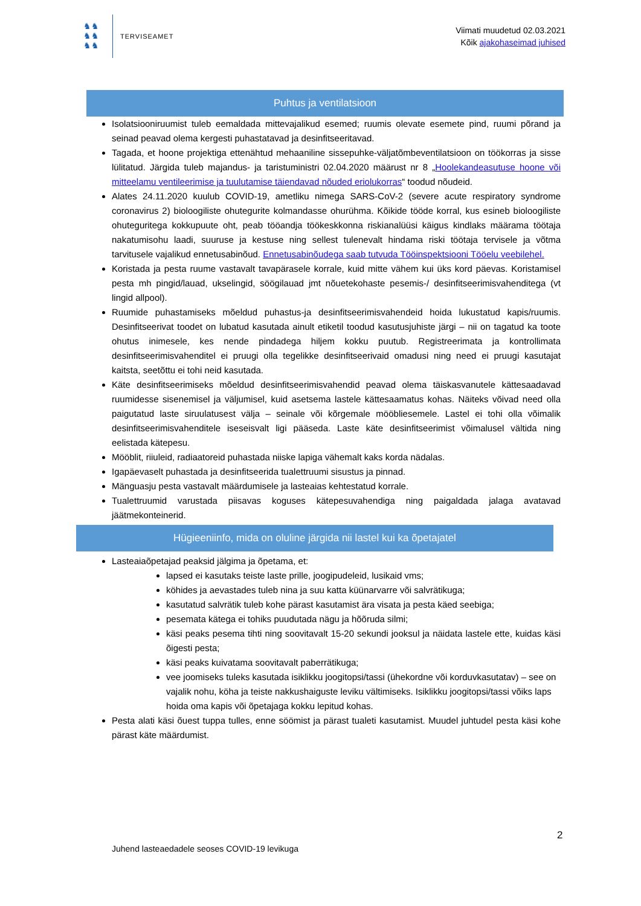♞♞
♞♞
♞♞
TERVISEAMET
Viimati muudetud 02.03.2021
Kõik ajakohaseimad juhised
Puhtus ja ventilatsioon
Isolatsiooniruumist tuleb eemaldada mittevajalikud esemed; ruumis olevate esemete pind, ruumi põrand ja seinad peavad olema kergesti puhastatavad ja desinfitseeritavad.
Tagada, et hoone projektiga ettenähtud mehaaniline sissepuhke-väljatõmbeventilatsioon on töökorras ja sisse lülitatud. Järgida tuleb majandus- ja taristuministri 02.04.2020 määrust nr 8 „Hoolekandeasutuse hoone või mitteelamu ventileerimise ja tuulutamise täiendavad nõuded eriolukorras“ toodud nõudeid.
Alates 24.11.2020 kuulub COVID-19, ametliku nimega SARS-CoV-2 (severe acute respiratory syndrome coronavirus 2) bioloogiliste ohutegurite kolmandasse ohurühma. Kõikide tööde korral, kus esineb bioloogiliste ohuteguritega kokkupuute oht, peab tööandja töökeskkonna riskianalüüsi käigus kindlaks määrama töötaja nakatumisohu laadi, suuruse ja kestuse ning sellest tulenevalt hindama riski töötaja tervisele ja võtma tarvitusele vajalikud ennetusabinõud. Ennetusabinõudega saab tutvuda Tööinspektsiooni Tööelu veebilehel.
Koristada ja pesta ruume vastavalt tavapärasele korrale, kuid mitte vähem kui üks kord päevas. Koristamisel pesta mh pingid/lauad, ukselingid, söögilauad jmt nõuetekohaste pesemis-/ desinfitseerimisvahenditega (vt lingid allpool).
Ruumide puhastamiseks mõeldud puhastus-ja desinfitseerimisvahendeid hoida lukustatud kapis/ruumis. Desinfitseerivat toodet on lubatud kasutada ainult etiketil toodud kasutusjuhiste järgi – nii on tagatud ka toote ohutus inimesele, kes nende pindadega hiljem kokku puutub. Registreerimata ja kontrollimata desinfitseerimisvahenditel ei pruugi olla tegelikke desinfitseerivaid omadusi ning need ei pruugi kasutajat kaitsta, seetõttu ei tohi neid kasutada.
Käte desinfitseerimiseks mõeldud desinfitseerimisvahendid peavad olema täiskasvanutele kättesaadavad ruumidesse sisenemisel ja väljumisel, kuid asetsema lastele kättesaamatus kohas. Näiteks võivad need olla paigutatud laste siruulatusest välja – seinale või kõrgemale mööbliesemele. Lastel ei tohi olla võimalik desinfitseerimisvahenditele iseseisvalt ligi pääseda. Laste käte desinfitseerimist võimalusel vältida ning eelistada kätepesu.
Mööblit, riiuleid, radiaatoreid puhastada niiske lapiga vähemalt kaks korda nädalas.
Igapäevaselt puhastada ja desinfitseerida tualettruumi sisustus ja pinnad.
Mänguasju pesta vastavalt määrdumisele ja lasteaias kehtestatud korrale.
Tualettruumid varustada piisavas koguses kätepesuvahendiga ning paigaldada jalaga avatavad jäätmekonteinerid.
Hügieeniinfo, mida on oluline järgida nii lastel kui ka õpetajatel
Lasteaiaõpetajad peaksid jälgima ja õpetama, et:
lapsed ei kasutaks teiste laste prille, joogipudeleid, lusikaid vms;
köhides ja aevastades tuleb nina ja suu katta küünarvarre või salvrätikuga;
kasutatud salvrätik tuleb kohe pärast kasutamist ära visata ja pesta käed seebiga;
pesemata kätega ei tohiks puudutada nägu ja hõõruda silmi;
käsi peaks pesema tihti ning soovitavalt 15-20 sekundi jooksul ja näidata lastele ette, kuidas käsi õigesti pesta;
käsi peaks kuivatama soovitavalt paberrätikuga;
vee joomiseks tuleks kasutada isiklikku joogitopsi/tassi (ühekordne või korduvkasutatav) – see on vajalik nohu, köha ja teiste nakkushaiguste leviku vältimiseks. Isiklikku joogitopsi/tassi võiks laps hoida oma kapis või õpetajaga kokku lepitud kohas.
Pesta alati käsi õuest tuppa tulles, enne söömist ja pärast tualeti kasutamist. Muudel juhtudel pesta käsi kohe pärast käte määrdumist.
2
Juhend lasteaedadele seoses COVID-19 levikuga